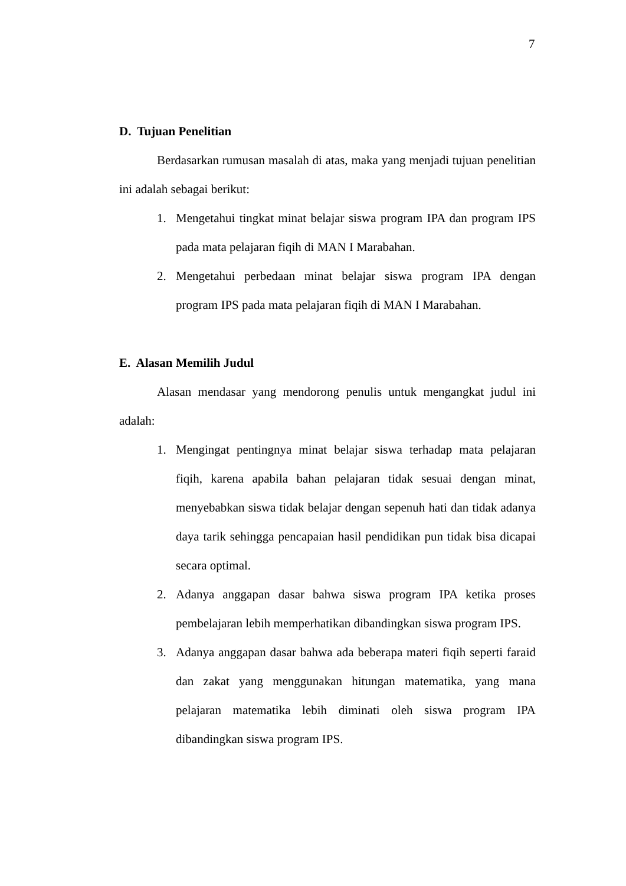7
D. Tujuan Penelitian
Berdasarkan rumusan masalah di atas, maka yang menjadi tujuan penelitian ini adalah sebagai berikut:
1. Mengetahui tingkat minat belajar siswa program IPA dan program IPS pada mata pelajaran fiqih di MAN I Marabahan.
2. Mengetahui perbedaan minat belajar siswa program IPA dengan program IPS pada mata pelajaran fiqih di MAN I Marabahan.
E. Alasan Memilih Judul
Alasan mendasar yang mendorong penulis untuk mengangkat judul ini adalah:
1. Mengingat pentingnya minat belajar siswa terhadap mata pelajaran fiqih, karena apabila bahan pelajaran tidak sesuai dengan minat, menyebabkan siswa tidak belajar dengan sepenuh hati dan tidak adanya daya tarik sehingga pencapaian hasil pendidikan pun tidak bisa dicapai secara optimal.
2. Adanya anggapan dasar bahwa siswa program IPA ketika proses pembelajaran lebih memperhatikan dibandingkan siswa program IPS.
3. Adanya anggapan dasar bahwa ada beberapa materi fiqih seperti faraid dan zakat yang menggunakan hitungan matematika, yang mana pelajaran matematika lebih diminati oleh siswa program IPA dibandingkan siswa program IPS.